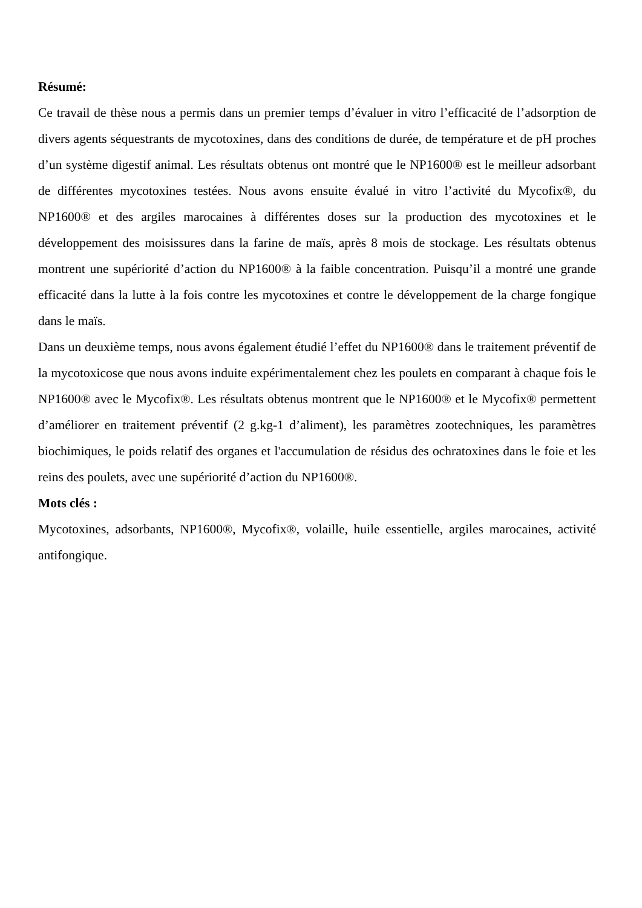Résumé:
Ce travail de thèse nous a permis dans un premier temps d’évaluer in vitro l’efficacité de l’adsorption de divers agents séquestrants de mycotoxines, dans des conditions de durée, de température et de pH proches d’un système digestif animal. Les résultats obtenus ont montré que le NP1600® est le meilleur adsorbant de différentes mycotoxines testées. Nous avons ensuite évalué in vitro l’activité du Mycofix®, du NP1600® et des argiles marocaines à différentes doses sur la production des mycotoxines et le développement des moisissures dans la farine de maïs, après 8 mois de stockage. Les résultats obtenus montrent une supériorité d’action du NP1600® à la faible concentration. Puisqu’il a montré une grande efficacité dans la lutte à la fois contre les mycotoxines et contre le développement de la charge fongique dans le maïs.
Dans un deuxième temps, nous avons également étudié l’effet du NP1600® dans le traitement préventif de la mycotoxicose que nous avons induite expérimentalement chez les poulets en comparant à chaque fois le NP1600® avec le Mycofix®. Les résultats obtenus montrent que le NP1600® et le Mycofix® permettent d’améliorer en traitement préventif (2 g.kg-1 d’aliment), les paramètres zootechniques, les paramètres biochimiques, le poids relatif des organes et l'accumulation de résidus des ochratoxines dans le foie et les reins des poulets, avec une supériorité d’action du NP1600®.
Mots clés :
Mycotoxines, adsorbants, NP1600®, Mycofix®, volaille, huile essentielle, argiles marocaines, activité antifongique.